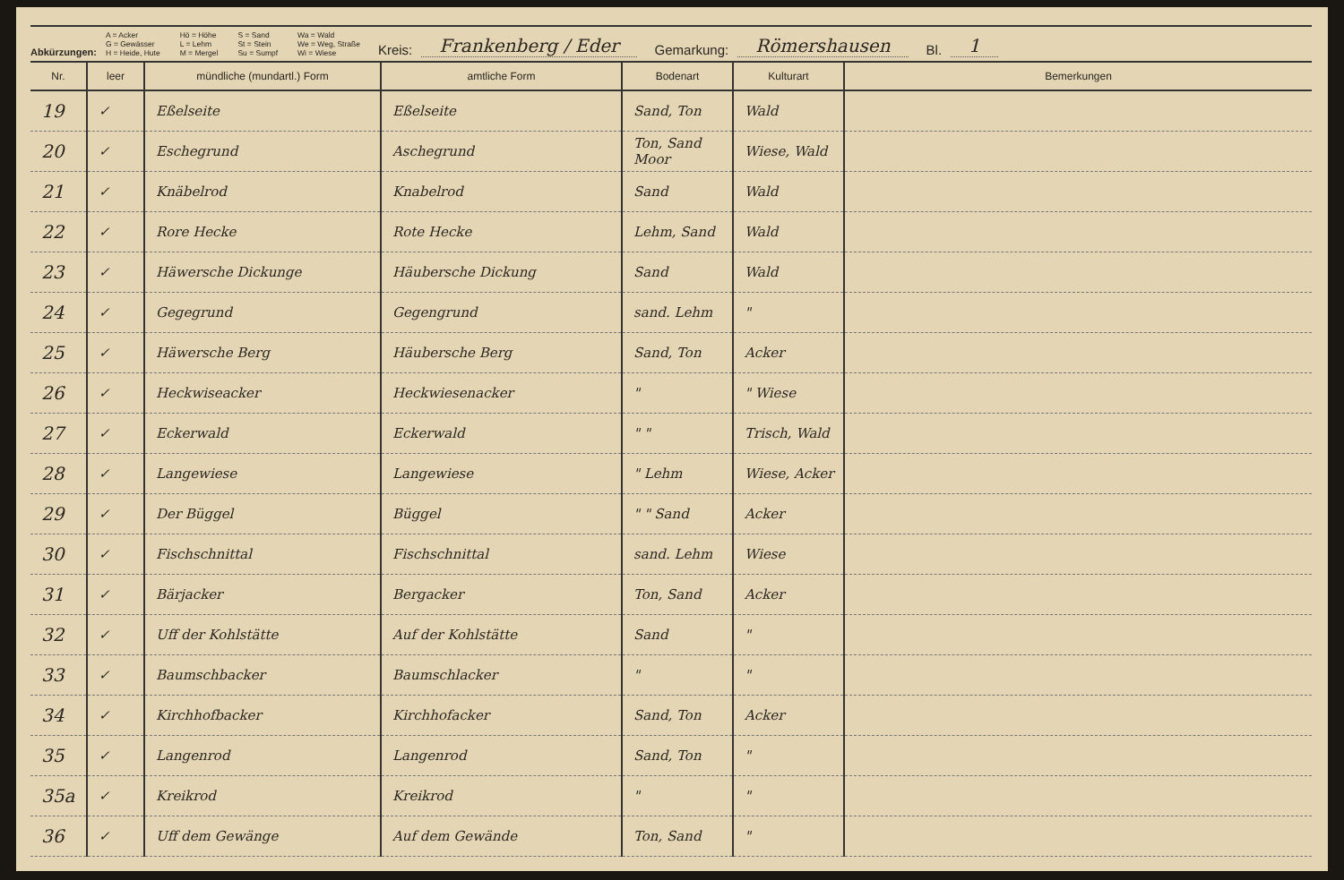Abkürzungen:
A = Acker Hö = Höhe S = Sand Wa = Wald G = Gewässer L = Lehm St = Stein We = Weg, Straße H = Heide, Hute M = Mergel Su = Sumpf Wi = Wiese
Kreis: Frankenberg / Eder Gemarkung: Römershausen Bl. 1
| Nr. | leer | mündliche (mundartl.) Form | amtliche Form | Bodenart | Kulturart | Bemerkungen |
| --- | --- | --- | --- | --- | --- | --- |
| 19 | ✓ | Eßelseite | Eßelseite | Sand, Ton | Wald | |
| 20 | ✓ | Eschegrund | Aschegrund | Ton, Sand Moor | Wiese, Wald | |
| 21 | ✓ | Knäbelrod | Knabelrod | Sand | Wald | |
| 22 | ✓ | Rore Hecke | Rote Hecke | Lehm, Sand | Wald | |
| 23 | ✓ | Häwersche Dickunge | Häubersche Dickung | Sand | Wald | |
| 24 | ✓ | Gegegrund | Gegengrund | sand. Lehm | " | |
| 25 | ✓ | Häwersche Berg | Häubersche Berg | Sand, Ton | Acker | |
| 26 | ✓ | Heckwiseacker | Heckwiesenacker | " | " Wiese | |
| 27 | ✓ | Eckerwald | Eckerwald | " " | Trisch, Wald | |
| 28 | ✓ | Langewiese | Langewiese | " Lehm | Wiese, Acker | |
| 29 | ✓ | Der Büggel | Büggel | " " Sand | Acker | |
| 30 | ✓ | Fischschnittal | Fischschnittal | sand. Lehm | Wiese | |
| 31 | ✓ | Bärjacker | Bergacker | Ton, Sand | Acker | |
| 32 | ✓ | Uff der Kohlstätte | Auf der Kohlstätte | Sand | " | |
| 33 | ✓ | Baumschbacker | Baumschlacker | " | " | |
| 34 | ✓ | Kirchhofbacker | Kirchhofacker | Sand, Ton | Acker | |
| 35 | ✓ | Langenrod | Langenrod | Sand, Ton | " | |
| 35a | ✓ | Kreikrod | Kreikrod | " | " | |
| 36 | ✓ | Uff dem Gewänge | Auf dem Gewände | Ton, Sand | " | |